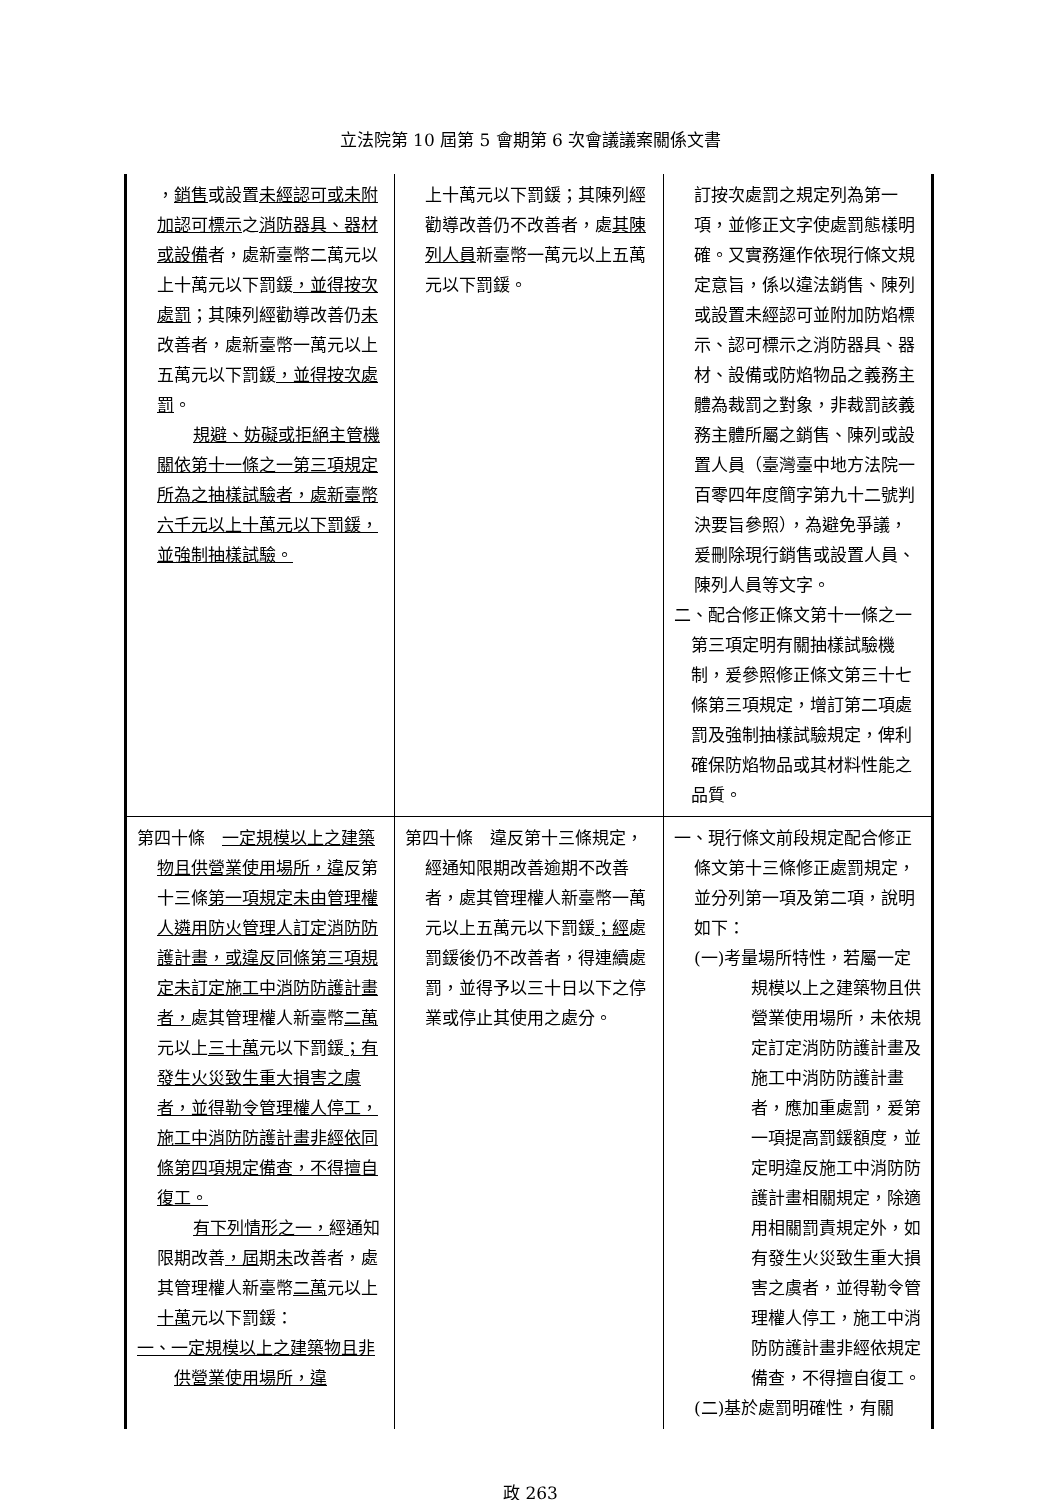立法院第 10 屆第 5 會期第 6 次會議議案關係文書
| ， 銷售 或設置 未經認可或未附加認可標示 之 消防器具、器材或設備 者，處新臺幣二萬元以上十萬元以下罰鍰 ，並得按次處罰 ；其陳列經勸導改善仍 未 改善者，處新臺幣一萬元以上五萬元以下罰鍰 ，並得按次處罰 。 規避、妨礙或拒絕主管機關依第十一條之一第三項規定所為之抽樣試驗者，處新臺幣六千元以上十萬元以下罰鍰，並強制抽樣試驗。 | 上十萬元以下罰鍰；其陳列經勸導改善仍不改善者，處 其陳列人員 新臺幣一萬元以上五萬元以下罰鍰。 | 訂按次處罰之規定列為第一項，並修正文字使處罰態樣明確。又實務運作依現行條文規定意旨，係以違法銷售、陳列或設置未經認可並附加防焰標示、認可標示之消防器具、器材、設備或防焰物品之義務主體為裁罰之對象，非裁罰該義務主體所屬之銷售、陳列或設置人員（臺灣臺中地方法院一百零四年度簡字第九十二號判決要旨參照），為避免爭議，爰刪除現行銷售或設置人員、陳列人員等文字。 二、配合修正條文第十一條之一第三項定明有關抽樣試驗機制，爰參照修正條文第三十七條第三項規定，增訂第二項處罰及強制抽樣試驗規定，俾利確保防焰物品或其材料性能之品質。 |
| 第四十條 一定規模以上之建築物且供營業使用場所，違 反第十三條 第一項規定未由管理權人遴用防火管理人訂定消防防護計畫，或違反同條第三項規定未訂定施工中消防防護計畫者， 處其管理權人新臺幣 二萬 元以上 三十萬 元以下罰鍰 ；有發生火災致生重大損害之虞者，並得勒令管理權人停工，施工中消防防護計畫非經依同條第四項規定備查，不得擅自復工。 有下列情形之一， 經通知限期改善 ，屆 期 未 改善者，處其管理權人新臺幣 二萬 元以上 十萬 元以下罰鍰： 一、一定規模以上之建築物且非供營業使用場所，違 | 第四十條 違反第十三條規定，經通知限期改善逾期不改善者，處其管理權人新臺幣一萬元以上五萬元以下罰鍰 ；經 處罰鍰後仍不改善者，得連續處罰，並得予以三十日以下之停業或停止其使用之處分。 | 一、現行條文前段規定配合修正條文第十三條修正處罰規定，並分列第一項及第二項，說明如下： (一)考量場所特性，若屬一定規模以上之建築物且供營業使用場所，未依規定訂定消防防護計畫及施工中消防防護計畫者，應加重處罰，爰第一項提高罰鍰額度，並定明違反施工中消防防護計畫相關規定，除適用相關罰責規定外，如有發生火災致生重大損害之虞者，並得勒令管理權人停工，施工中消防防護計畫非經依規定備查，不得擅自復工。 (二)基於處罰明確性，有關 |
政 263